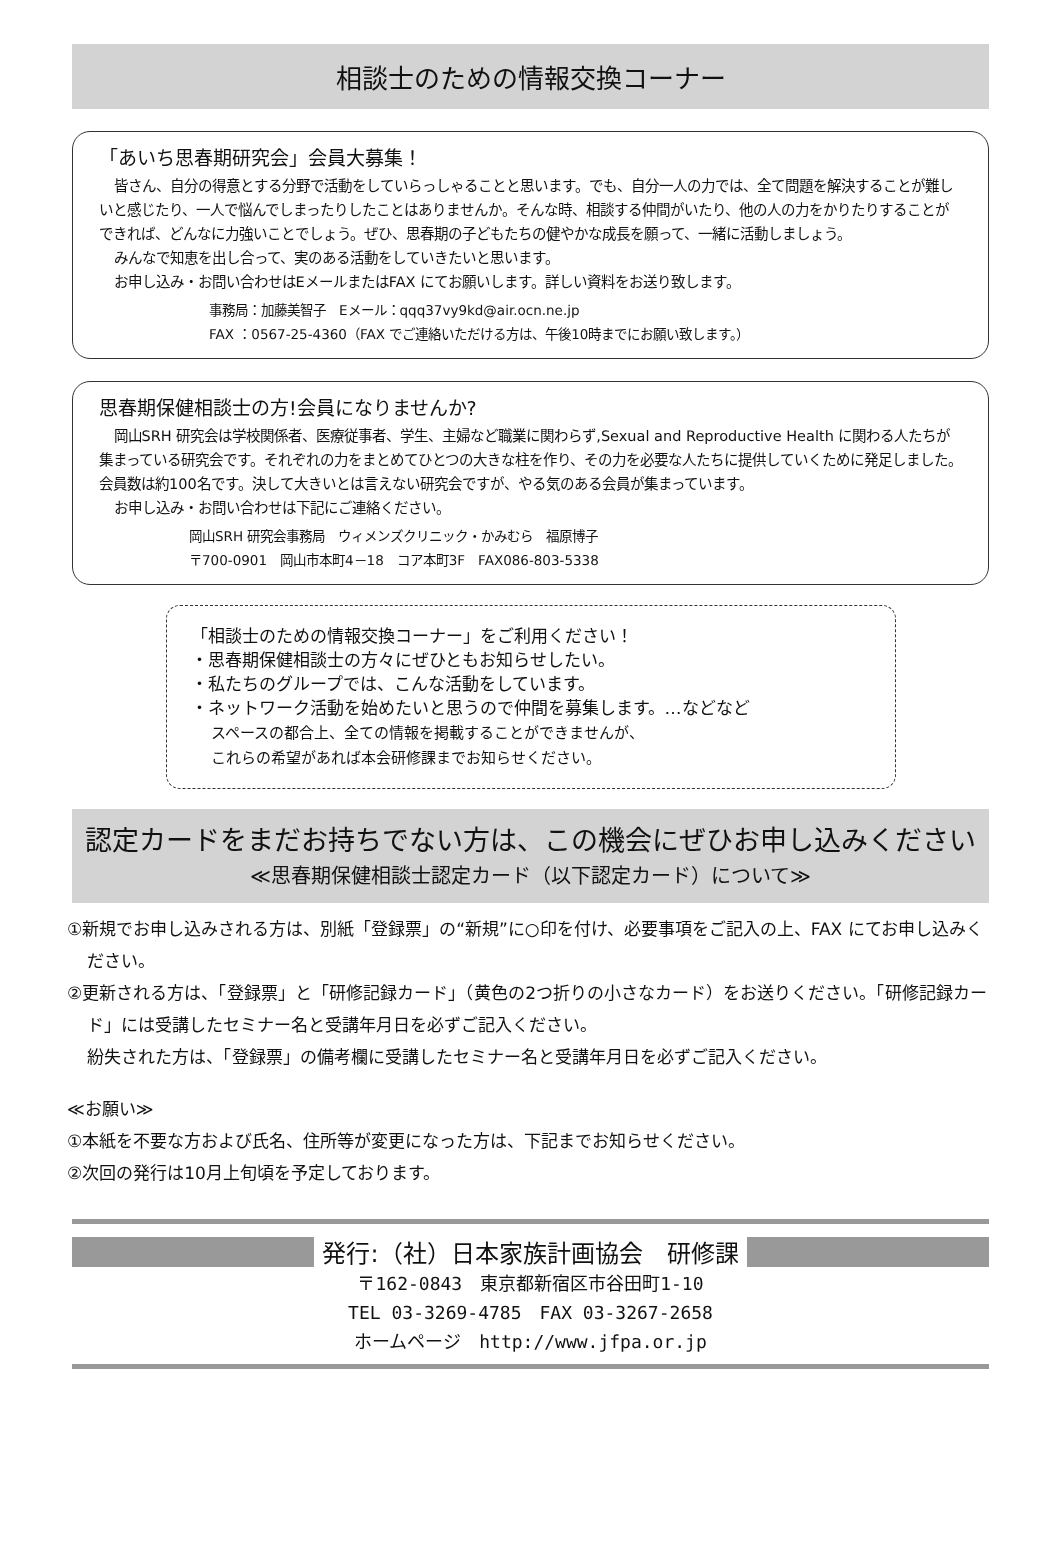相談士のための情報交換コーナー
「あいち思春期研究会」会員大募集！
皆さん、自分の得意とする分野で活動をしていらっしゃることと思います。でも、自分一人の力では、全て問題を解決することが難しいと感じたり、一人で悩んでしまったりしたことはありませんか。そんな時、相談する仲間がいたり、他の人の力をかりたりすることができれば、どんなに力強いことでしょう。ぜひ、思春期の子どもたちの健やかな成長を願って、一緒に活動しましょう。
みんなで知恵を出し合って、実のある活動をしていきたいと思います。
お申し込み・お問い合わせはEメールまたはFAX にてお願いします。詳しい資料をお送り致します。
事務局：加藤美智子　Eメール：qqq37vy9kd@air.ocn.ne.jp
FAX ：0567-25-4360（FAX でご連絡いただける方は、午後10時までにお願い致します。）
思春期保健相談士の方!会員になりませんか?
岡山SRH 研究会は学校関係者、医療従事者、学生、主婦など職業に関わらず,Sexual and Reproductive Health に関わる人たちが集まっている研究会です。それぞれの力をまとめてひとつの大きな柱を作り、その力を必要な人たちに提供していくために発足しました。会員数は約100名です。決して大きいとは言えない研究会ですが、やる気のある会員が集まっています。
お申し込み・お問い合わせは下記にご連絡ください。
岡山SRH 研究会事務局　ウィメンズクリニック・かみむら　福原博子
〒700-0901　岡山市本町4－18　コア本町3F　FAX086-803-5338
「相談士のための情報交換コーナー」をご利用ください！
・思春期保健相談士の方々にぜひともお知らせしたい。
・私たちのグループでは、こんな活動をしています。
・ネットワーク活動を始めたいと思うので仲間を募集します。…などなど
スペースの都合上、全ての情報を掲載することができませんが、
これらの希望があれば本会研修課までお知らせください。
認定カードをまだお持ちでない方は、この機会にぜひお申し込みください
≪思春期保健相談士認定カード（以下認定カード）について≫
①新規でお申し込みされる方は、別紙「登録票」の“新規”に○印を付け、必要事項をご記入の上、FAX にてお申し込みください。
②更新される方は、「登録票」と「研修記録カード」（黄色の2つ折りの小さなカード）をお送りください。「研修記録カード」には受講したセミナー名と受講年月日を必ずご記入ください。
紛失された方は、「登録票」の備考欄に受講したセミナー名と受講年月日を必ずご記入ください。
≪お願い≫
①本紙を不要な方および氏名、住所等が変更になった方は、下記までお知らせください。
②次回の発行は10月上旬頃を予定しております。
発行:（社）日本家族計画協会　研修課
〒162-0843　東京都新宿区市谷田町1-10
TEL 03-3269-4785　FAX 03-3267-2658
ホームページ　http://www.jfpa.or.jp